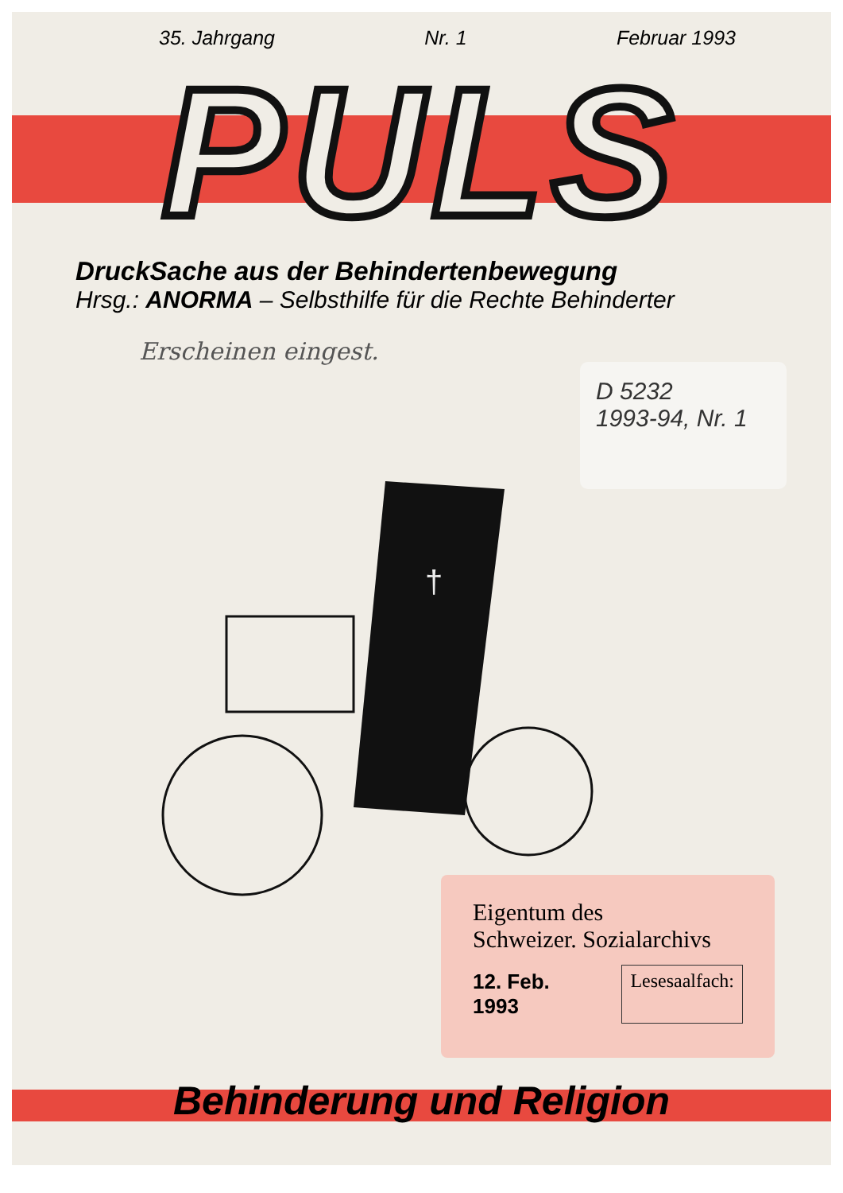35. Jahrgang Nr. 1 Februar 1993
PULS
DruckSache aus der Behindertenbewegung
Hrsg.: ANORMA – Selbsthilfe für die Rechte Behinderter
Erscheinen eingest.
D 5232
1993-94, Nr. 1
†
Eigentum des
Schweizer. Sozialarchivs
12. Feb. 1993 Lesesaalfach:
Behinderung und Religion